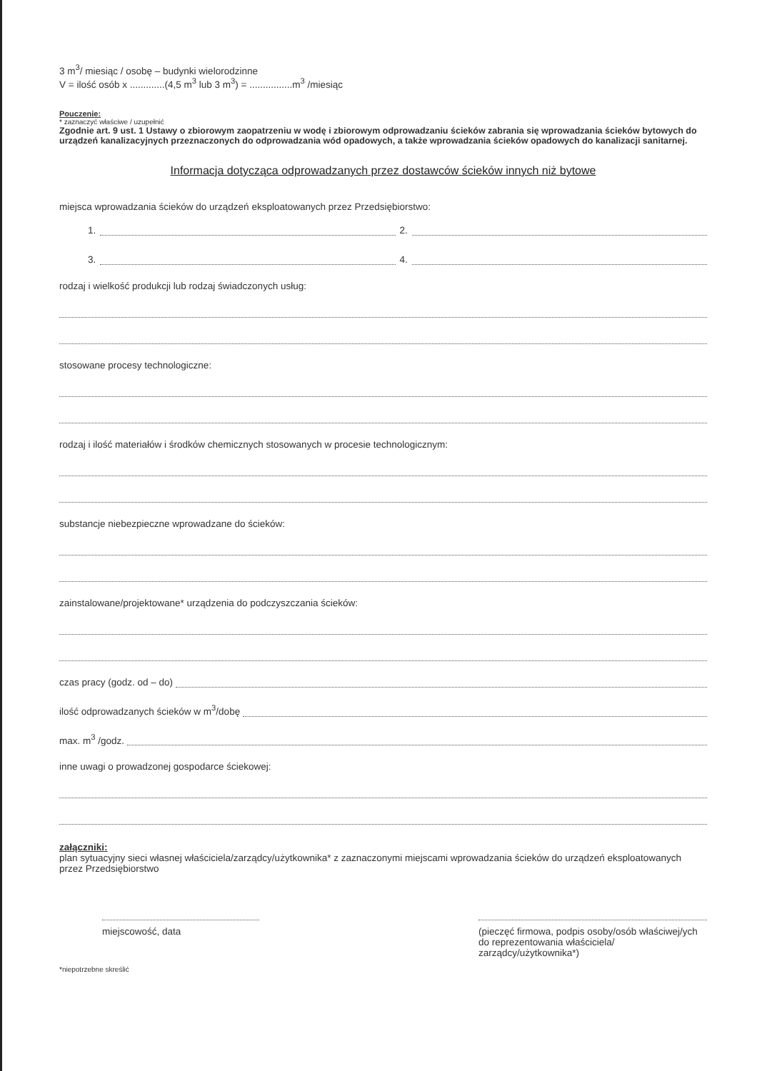3 m<sup>3</sup>/ miesiąc / osobę – budynki wielorodzinne
V = ilość osób x .............(4,5 m<sup>3</sup> lub 3 m<sup>3</sup>) = ................m<sup>3</sup> /miesiąc
Pouczenie:
* zaznaczyć właściwe / uzupełnić
Zgodnie art. 9 ust. 1 Ustawy o zbiorowym zaopatrzeniu w wodę i zbiorowym odprowadzaniu ścieków zabrania się wprowadzania ścieków bytowych do urządzeń kanalizacyjnych przeznaczonych do odprowadzania wód opadowych, a także wprowadzania ścieków opadowych do kanalizacji sanitarnej.
Informacja dotycząca odprowadzanych przez dostawców ścieków innych niż bytowe
miejsca wprowadzania ścieków do urządzeń eksploatowanych przez Przedsiębiorstwo:
1.
2.
3.
4.
rodzaj i wielkość produkcji lub rodzaj świadczonych usług:
stosowane procesy technologiczne:
rodzaj i ilość materiałów i środków chemicznych stosowanych w procesie technologicznym:
substancje niebezpieczne wprowadzane do ścieków:
zainstalowane/projektowane* urządzenia do podczyszczania ścieków:
czas pracy (godz. od – do)
ilość odprowadzanych ścieków w m<sup>3</sup>/dobę
max. m<sup>3</sup> /godz.
inne uwagi o prowadzonej gospodarce ściekowej:
załączniki:
plan sytuacyjny sieci własnej właściciela/zarządcy/użytkownika* z zaznaczonymi miejscami wprowadzania ścieków do urządzeń eksploatowanych przez Przedsiębiorstwo
miejscowość, data (pieczęć firmowa, podpis osoby/osób właściwej/ych do reprezentowania właściciela/ zarządcy/użytkownika*)
*niepotrzebne skreślić